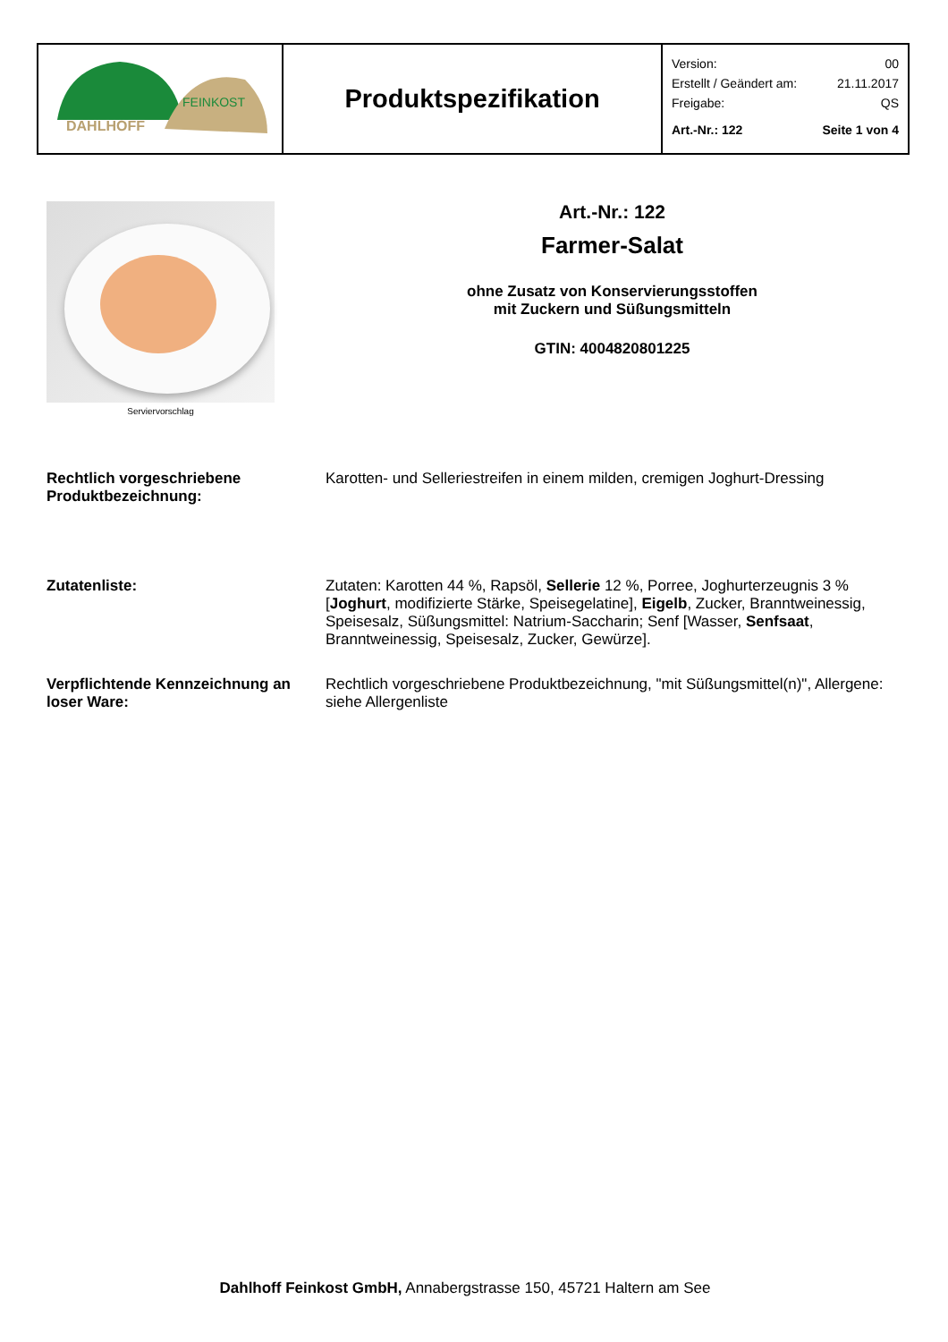| DAHLHOFF FEINKOST | Produktspezifikation | Version: 00 Erstellt / Geändert am: 21.11.2017 Freigabe: QS Art.-Nr.: 122 Seite 1 von 4 |
Serviervorschlag
Art.-Nr.: 122
Farmer-Salat
ohne Zusatz von Konservierungsstoffen
mit Zuckern und Süßungsmitteln
GTIN: 4004820801225
Rechtlich vorgeschriebene Produktbezeichnung:
Karotten- und Selleriestreifen in einem milden, cremigen Joghurt-Dressing
Zutatenliste: Zutaten: Karotten 44 %, Rapsöl, Sellerie 12 %, Porree, Joghurterzeugnis 3 % [Joghurt, modifizierte Stärke, Speisegelatine], Eigelb, Zucker, Branntweinessig, Speisesalz, Süßungsmittel: Natrium-Saccharin; Senf [Wasser, Senfsaat, Branntweinessig, Speisesalz, Zucker, Gewürze].
Verpflichtende Kennzeichnung an loser Ware:
Rechtlich vorgeschriebene Produktbezeichnung, "mit Süßungsmittel(n)", Allergene: siehe Allergenliste
Dahlhoff Feinkost GmbH, Annabergstrasse 150, 45721 Haltern am See